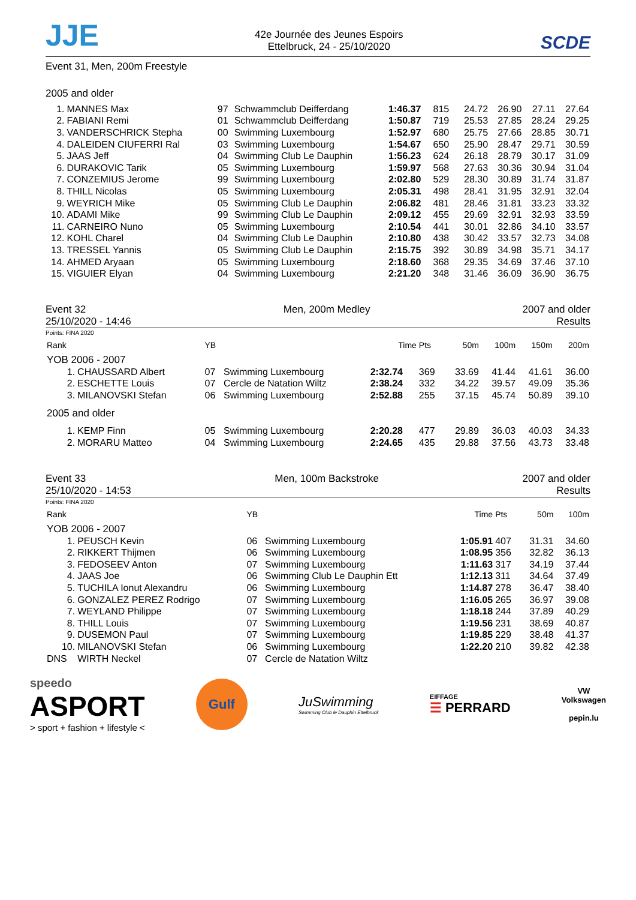JJE
42e Journée des Jeunes Espoirs
Ettelbruck, 24 - 25/10/2020
SCDE
Event 31, Men, 200m Freestyle
2005 and older
| 1. | MANNES Max | 97 | Schwammclub Deifferdang | 1:46.37 | 815 | 24.72 | 26.90 | 27.11 | 27.64 |
| 2. | FABIANI Remi | 01 | Schwammclub Deifferdang | 1:50.87 | 719 | 25.53 | 27.85 | 28.24 | 29.25 |
| 3. | VANDERSCHRICK Stepha | 00 | Swimming Luxembourg | 1:52.97 | 680 | 25.75 | 27.66 | 28.85 | 30.71 |
| 4. | DALEIDEN CIUFERRI Ral | 03 | Swimming Luxembourg | 1:54.67 | 650 | 25.90 | 28.47 | 29.71 | 30.59 |
| 5. | JAAS Jeff | 04 | Swimming Club Le Dauphin | 1:56.23 | 624 | 26.18 | 28.79 | 30.17 | 31.09 |
| 6. | DURAKOVIC Tarik | 05 | Swimming Luxembourg | 1:59.97 | 568 | 27.63 | 30.36 | 30.94 | 31.04 |
| 7. | CONZEMIUS Jerome | 99 | Swimming Luxembourg | 2:02.80 | 529 | 28.30 | 30.89 | 31.74 | 31.87 |
| 8. | THILL Nicolas | 05 | Swimming Luxembourg | 2:05.31 | 498 | 28.41 | 31.95 | 32.91 | 32.04 |
| 9. | WEYRICH Mike | 05 | Swimming Club Le Dauphin | 2:06.82 | 481 | 28.46 | 31.81 | 33.23 | 33.32 |
| 10. | ADAMI Mike | 99 | Swimming Club Le Dauphin | 2:09.12 | 455 | 29.69 | 32.91 | 32.93 | 33.59 |
| 11. | CARNEIRO Nuno | 05 | Swimming Luxembourg | 2:10.54 | 441 | 30.01 | 32.86 | 34.10 | 33.57 |
| 12. | KOHL Charel | 04 | Swimming Club Le Dauphin | 2:10.80 | 438 | 30.42 | 33.57 | 32.73 | 34.08 |
| 13. | TRESSEL Yannis | 05 | Swimming Club Le Dauphin | 2:15.75 | 392 | 30.89 | 34.98 | 35.71 | 34.17 |
| 14. | AHMED Aryaan | 05 | Swimming Luxembourg | 2:18.60 | 368 | 29.35 | 34.69 | 37.46 | 37.10 |
| 15. | VIGUIER Elyan | 04 | Swimming Luxembourg | 2:21.20 | 348 | 31.46 | 36.09 | 36.90 | 36.75 |
Event 32
25/10/2020 - 14:46
Men, 200m Medley 2007 and older
Results
Points: FINA 2020
| Rank | | YB | | Time | Pts | 50m | 100m | 150m | 200m |
| --- | --- | --- | --- | --- | --- | --- | --- | --- | --- |
| YOB 2006 - 2007 | | | | | | | | | |
| 1. | CHAUSSARD Albert | 07 | Swimming Luxembourg | 2:32.74 | 369 | 33.69 | 41.44 | 41.61 | 36.00 |
| 2. | ESCHETTE Louis | 07 | Cercle de Natation Wiltz | 2:38.24 | 332 | 34.22 | 39.57 | 49.09 | 35.36 |
| 3. | MILANOVSKI Stefan | 06 | Swimming Luxembourg | 2:52.88 | 255 | 37.15 | 45.74 | 50.89 | 39.10 |
| 2005 and older | | | | | | | | | |
| 1. | KEMP Finn | 05 | Swimming Luxembourg | 2:20.28 | 477 | 29.89 | 36.03 | 40.03 | 34.33 |
| 2. | MORARU Matteo | 04 | Swimming Luxembourg | 2:24.65 | 435 | 29.88 | 37.56 | 43.73 | 33.48 |
Event 33
25/10/2020 - 14:53
Men, 100m Backstroke 2007 and older
Results
Points: FINA 2020
| Rank | | YB | | Time | Pts | 50m | 100m |
| --- | --- | --- | --- | --- | --- | --- | --- |
| YOB 2006 - 2007 | | | | | | | |
| 1. | PEUSCH Kevin | 06 | Swimming Luxembourg | 1:05.91 | 407 | 31.31 | 34.60 |
| 2. | RIKKERT Thijmen | 06 | Swimming Luxembourg | 1:08.95 | 356 | 32.82 | 36.13 |
| 3. | FEDOSEEV Anton | 07 | Swimming Luxembourg | 1:11.63 | 317 | 34.19 | 37.44 |
| 4. | JAAS Joe | 06 | Swimming Club Le Dauphin Ett | 1:12.13 | 311 | 34.64 | 37.49 |
| 5. | TUCHILA Ionut Alexandru | 06 | Swimming Luxembourg | 1:14.87 | 278 | 36.47 | 38.40 |
| 6. | GONZALEZ PEREZ Rodrigo | 07 | Swimming Luxembourg | 1:16.05 | 265 | 36.97 | 39.08 |
| 7. | WEYLAND Philippe | 07 | Swimming Luxembourg | 1:18.18 | 244 | 37.89 | 40.29 |
| 8. | THILL Louis | 07 | Swimming Luxembourg | 1:19.56 | 231 | 38.69 | 40.87 |
| 9. | DUSEMON Paul | 07 | Swimming Luxembourg | 1:19.85 | 229 | 38.48 | 41.37 |
| 10. | MILANOVSKI Stefan | 06 | Swimming Luxembourg | 1:22.20 | 210 | 39.82 | 42.38 |
| DNS | WIRTH Neckel | 07 | Cercle de Natation Wiltz | | | | |
speedo
ASPORT
> sport + fashion + lifestyle <
Gulf
JuSwimming
Swimming Club le Dauphin Ettelbruck
EIFFAGE
☰ PERRARD
VW
Volkswagen
pepin.lu